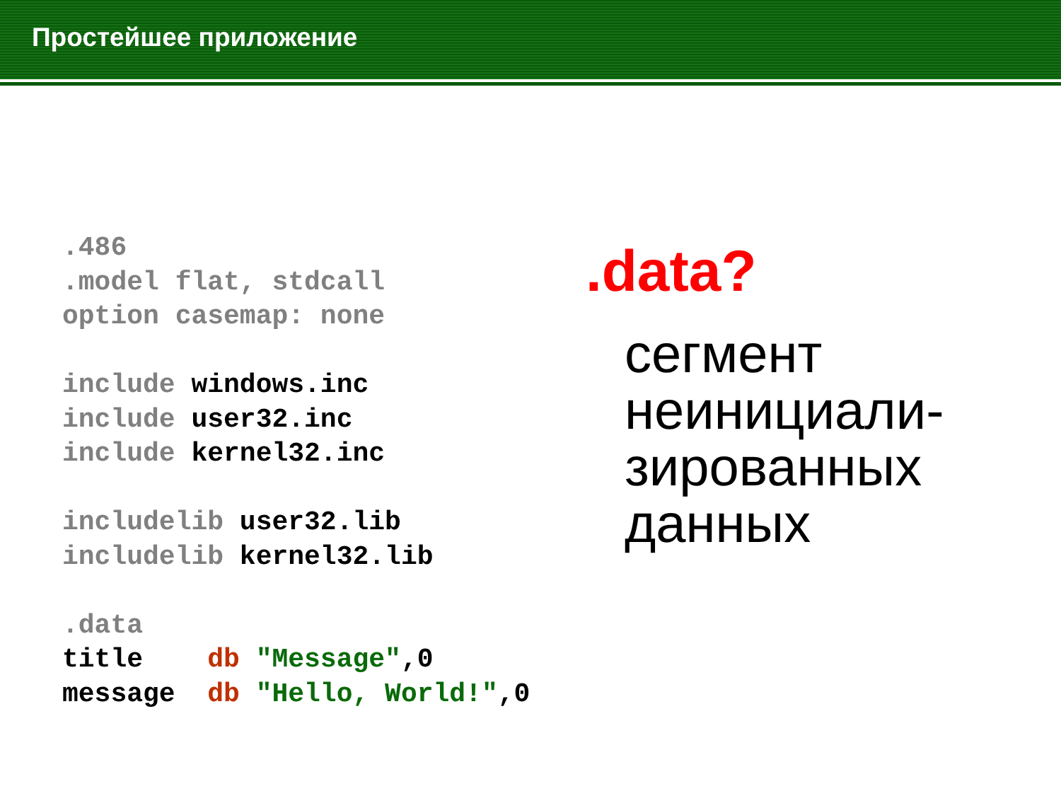Простейшее приложение
.486
.model flat, stdcall
option casemap: none

include windows.inc
include user32.inc
include kernel32.inc

includelib user32.lib
includelib kernel32.lib

.data
title    db "Message",0
message  db "Hello, World!",0
.data?
сегмент
неинициали-
зированных
данных